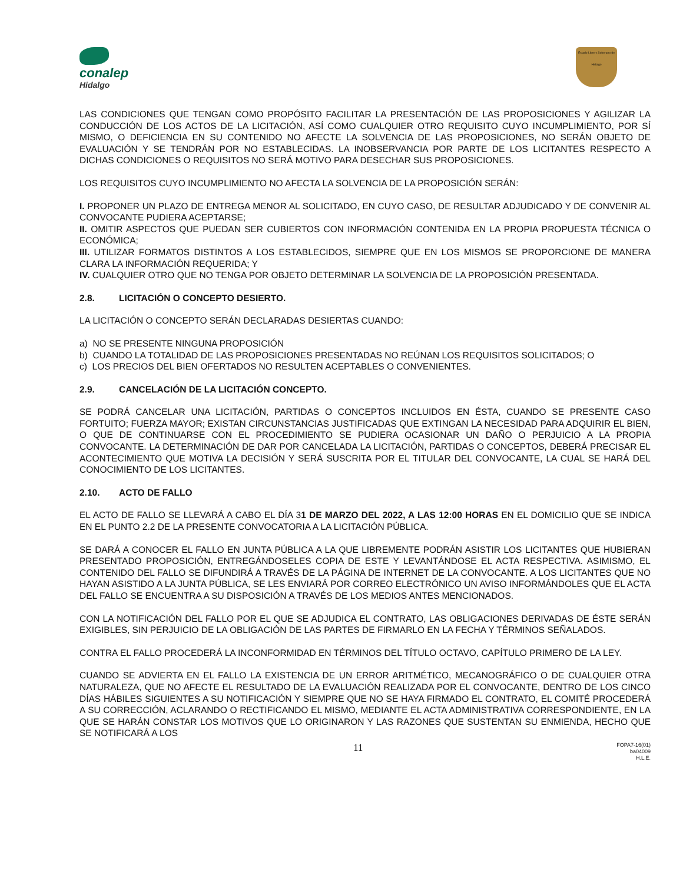conalep
Hidalgo
Estado Libre y Soberano de Hidalgo
LAS CONDICIONES QUE TENGAN COMO PROPÓSITO FACILITAR LA PRESENTACIÓN DE LAS PROPOSICIONES Y AGILIZAR LA CONDUCCIÓN DE LOS ACTOS DE LA LICITACIÓN, ASÍ COMO CUALQUIER OTRO REQUISITO CUYO INCUMPLIMIENTO, POR SÍ MISMO, O DEFICIENCIA EN SU CONTENIDO NO AFECTE LA SOLVENCIA DE LAS PROPOSICIONES, NO SERÁN OBJETO DE EVALUACIÓN Y SE TENDRÁN POR NO ESTABLECIDAS. LA INOBSERVANCIA POR PARTE DE LOS LICITANTES RESPECTO A DICHAS CONDICIONES O REQUISITOS NO SERÁ MOTIVO PARA DESECHAR SUS PROPOSICIONES.
LOS REQUISITOS CUYO INCUMPLIMIENTO NO AFECTA LA SOLVENCIA DE LA PROPOSICIÓN SERÁN:
I. PROPONER UN PLAZO DE ENTREGA MENOR AL SOLICITADO, EN CUYO CASO, DE RESULTAR ADJUDICADO Y DE CONVENIR AL CONVOCANTE PUDIERA ACEPTARSE;
II. OMITIR ASPECTOS QUE PUEDAN SER CUBIERTOS CON INFORMACIÓN CONTENIDA EN LA PROPIA PROPUESTA TÉCNICA O ECONÓMICA;
III. UTILIZAR FORMATOS DISTINTOS A LOS ESTABLECIDOS, SIEMPRE QUE EN LOS MISMOS SE PROPORCIONE DE MANERA CLARA LA INFORMACIÓN REQUERIDA; Y
IV. CUALQUIER OTRO QUE NO TENGA POR OBJETO DETERMINAR LA SOLVENCIA DE LA PROPOSICIÓN PRESENTADA.
2.8. LICITACIÓN O CONCEPTO DESIERTO.
LA LICITACIÓN O CONCEPTO SERÁN DECLARADAS DESIERTAS CUANDO:
a) NO SE PRESENTE NINGUNA PROPOSICIÓN
b) CUANDO LA TOTALIDAD DE LAS PROPOSICIONES PRESENTADAS NO REÚNAN LOS REQUISITOS SOLICITADOS; O
c) LOS PRECIOS DEL BIEN OFERTADOS NO RESULTEN ACEPTABLES O CONVENIENTES.
2.9. CANCELACIÓN DE LA LICITACIÓN CONCEPTO.
SE PODRÁ CANCELAR UNA LICITACIÓN, PARTIDAS O CONCEPTOS INCLUIDOS EN ÉSTA, CUANDO SE PRESENTE CASO FORTUITO; FUERZA MAYOR; EXISTAN CIRCUNSTANCIAS JUSTIFICADAS QUE EXTINGAN LA NECESIDAD PARA ADQUIRIR EL BIEN, O QUE DE CONTINUARSE CON EL PROCEDIMIENTO SE PUDIERA OCASIONAR UN DAÑO O PERJUICIO A LA PROPIA CONVOCANTE. LA DETERMINACIÓN DE DAR POR CANCELADA LA LICITACIÓN, PARTIDAS O CONCEPTOS, DEBERÁ PRECISAR EL ACONTECIMIENTO QUE MOTIVA LA DECISIÓN Y SERÁ SUSCRITA POR EL TITULAR DEL CONVOCANTE, LA CUAL SE HARÁ DEL CONOCIMIENTO DE LOS LICITANTES.
2.10. ACTO DE FALLO
EL ACTO DE FALLO SE LLEVARÁ A CABO EL DÍA 31 DE MARZO DEL 2022, A LAS 12:00 HORAS EN EL DOMICILIO QUE SE INDICA EN EL PUNTO 2.2 DE LA PRESENTE CONVOCATORIA A LA LICITACIÓN PÚBLICA.
SE DARÁ A CONOCER EL FALLO EN JUNTA PÚBLICA A LA QUE LIBREMENTE PODRÁN ASISTIR LOS LICITANTES QUE HUBIERAN PRESENTADO PROPOSICIÓN, ENTREGÁNDOSELES COPIA DE ESTE Y LEVANTÁNDOSE EL ACTA RESPECTIVA. ASIMISMO, EL CONTENIDO DEL FALLO SE DIFUNDIRÁ A TRAVÉS DE LA PÁGINA DE INTERNET DE LA CONVOCANTE. A LOS LICITANTES QUE NO HAYAN ASISTIDO A LA JUNTA PÚBLICA, SE LES ENVIARÁ POR CORREO ELECTRÓNICO UN AVISO INFORMÁNDOLES QUE EL ACTA DEL FALLO SE ENCUENTRA A SU DISPOSICIÓN A TRAVÉS DE LOS MEDIOS ANTES MENCIONADOS.
CON LA NOTIFICACIÓN DEL FALLO POR EL QUE SE ADJUDICA EL CONTRATO, LAS OBLIGACIONES DERIVADAS DE ÉSTE SERÁN EXIGIBLES, SIN PERJUICIO DE LA OBLIGACIÓN DE LAS PARTES DE FIRMARLO EN LA FECHA Y TÉRMINOS SEÑALADOS.
CONTRA EL FALLO PROCEDERÁ LA INCONFORMIDAD EN TÉRMINOS DEL TÍTULO OCTAVO, CAPÍTULO PRIMERO DE LA LEY.
CUANDO SE ADVIERTA EN EL FALLO LA EXISTENCIA DE UN ERROR ARITMÉTICO, MECANOGRÁFICO O DE CUALQUIER OTRA NATURALEZA, QUE NO AFECTE EL RESULTADO DE LA EVALUACIÓN REALIZADA POR EL CONVOCANTE, DENTRO DE LOS CINCO DÍAS HÁBILES SIGUIENTES A SU NOTIFICACIÓN Y SIEMPRE QUE NO SE HAYA FIRMADO EL CONTRATO, EL COMITÉ PROCEDERÁ A SU CORRECCIÓN, ACLARANDO O RECTIFICANDO EL MISMO, MEDIANTE EL ACTA ADMINISTRATIVA CORRESPONDIENTE, EN LA QUE SE HARÁN CONSTAR LOS MOTIVOS QUE LO ORIGINARON Y LAS RAZONES QUE SUSTENTAN SU ENMIENDA, HECHO QUE SE NOTIFICARÁ A LOS
11
FOPA7-16(01)
ba04009
H.L.E.